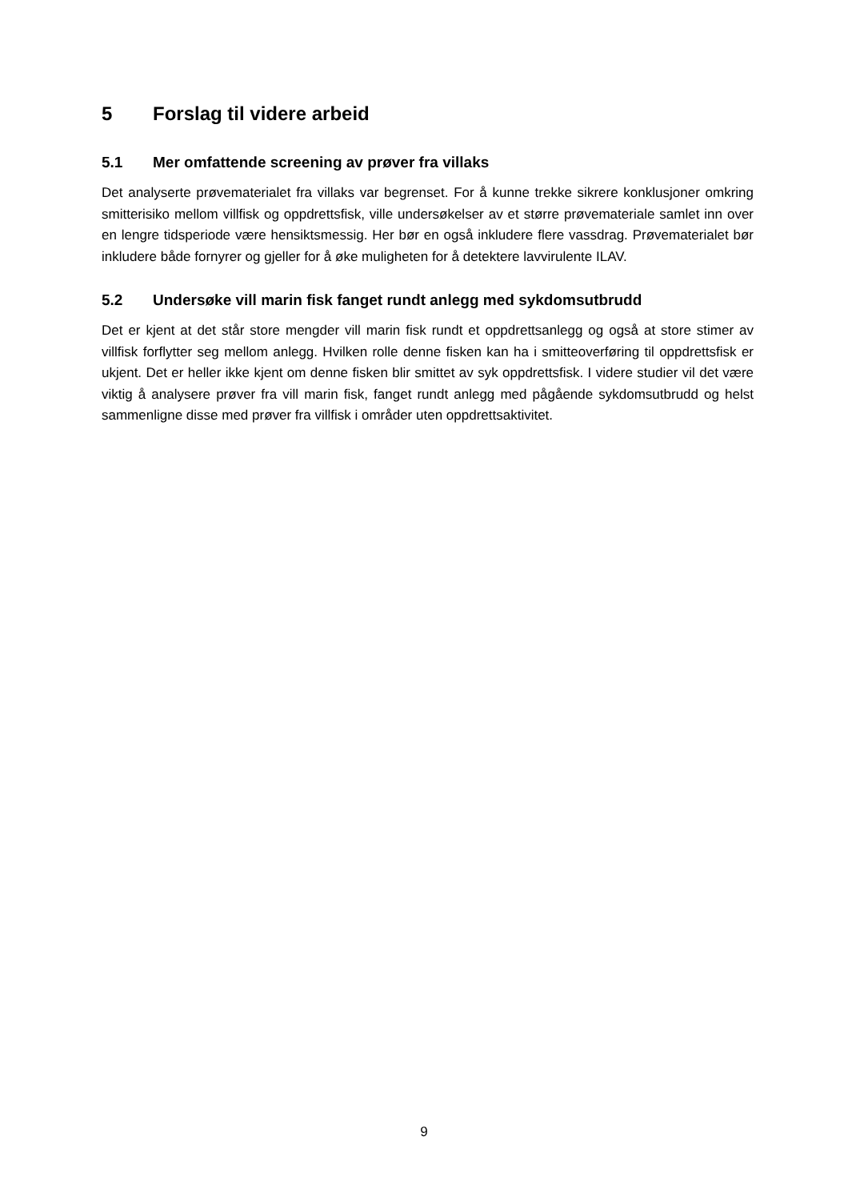5 Forslag til videre arbeid
5.1 Mer omfattende screening av prøver fra villaks
Det analyserte prøvematerialet fra villaks var begrenset. For å kunne trekke sikrere konklusjoner omkring smitterisiko mellom villfisk og oppdrettsfisk, ville undersøkelser av et større prøvemateriale samlet inn over en lengre tidsperiode være hensiktsmessig. Her bør en også inkludere flere vassdrag. Prøvematerialet bør inkludere både fornyrer og gjeller for å øke muligheten for å detektere lavvirulente ILAV.
5.2 Undersøke vill marin fisk fanget rundt anlegg med sykdomsutbrudd
Det er kjent at det står store mengder vill marin fisk rundt et oppdrettsanlegg og også at store stimer av villfisk forflytter seg mellom anlegg. Hvilken rolle denne fisken kan ha i smitteoverføring til oppdrettsfisk er ukjent. Det er heller ikke kjent om denne fisken blir smittet av syk oppdrettsfisk. I videre studier vil det være viktig å analysere prøver fra vill marin fisk, fanget rundt anlegg med pågående sykdomsutbrudd og helst sammenligne disse med prøver fra villfisk i områder uten oppdrettsaktivitet.
9